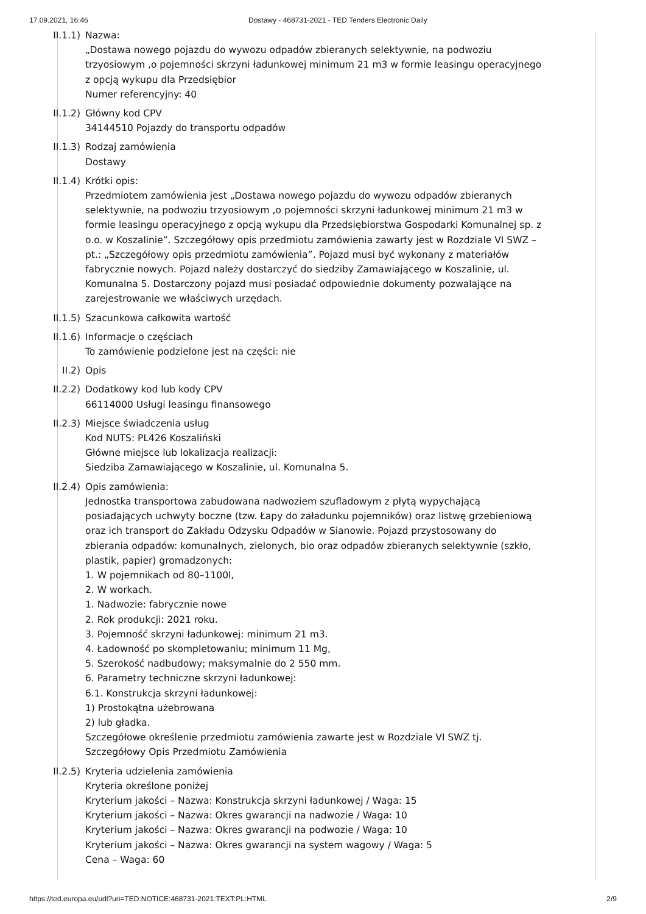17.09.2021, 16:46 Dostawy - 468731-2021 - TED Tenders Electronic Daily
II.1.1) Nazwa:
„Dostawa nowego pojazdu do wywozu odpadów zbieranych selektywnie, na podwoziu trzyosiowym ,o pojemności skrzyni ładunkowej minimum 21 m3 w formie leasingu operacyjnego z opcją wykupu dla Przedsiębior
Numer referencyjny: 40
II.1.2) Główny kod CPV
34144510 Pojazdy do transportu odpadów
II.1.3) Rodzaj zamówienia
Dostawy
II.1.4) Krótki opis:
Przedmiotem zamówienia jest „Dostawa nowego pojazdu do wywozu odpadów zbieranych selektywnie, na podwoziu trzyosiowym ,o pojemności skrzyni ładunkowej minimum 21 m3 w formie leasingu operacyjnego z opcją wykupu dla Przedsiębiorstwa Gospodarki Komunalnej sp. z o.o. w Koszalinie”. Szczegółowy opis przedmiotu zamówienia zawarty jest w Rozdziale VI SWZ – pt.: „Szczegółowy opis przedmiotu zamówienia”. Pojazd musi być wykonany z materiałów fabrycznie nowych. Pojazd należy dostarczyć do siedziby Zamawiającego w Koszalinie, ul. Komunalna 5. Dostarczony pojazd musi posiadać odpowiednie dokumenty pozwalające na zarejestrowanie we właściwych urzędach.
II.1.5) Szacunkowa całkowita wartość
II.1.6) Informacje o częściach
To zamówienie podzielone jest na części: nie
II.2) Opis
II.2.2) Dodatkowy kod lub kody CPV
66114000 Usługi leasingu finansowego
II.2.3) Miejsce świadczenia usług
Kod NUTS: PL426 Koszaliński
Główne miejsce lub lokalizacja realizacji:
Siedziba Zamawiającego w Koszalinie, ul. Komunalna 5.
II.2.4) Opis zamówienia:
Jednostka transportowa zabudowana nadwoziem szufladowym z płytą wypychającą posiadających uchwyty boczne (tzw. Łapy do załadunku pojemników) oraz listwę grzebieniową oraz ich transport do Zakładu Odzysku Odpadów w Sianowie. Pojazd przystosowany do zbierania odpadów: komunalnych, zielonych, bio oraz odpadów zbieranych selektywnie (szkło, plastik, papier) gromadzonych:
1. W pojemnikach od 80–1100l,
2. W workach.
1. Nadwozie: fabrycznie nowe
2. Rok produkcji: 2021 roku.
3. Pojemność skrzyni ładunkowej: minimum 21 m3.
4. Ładowność po skompletowaniu; minimum 11 Mg,
5. Szerokość nadbudowy; maksymalnie do 2 550 mm.
6. Parametry techniczne skrzyni ładunkowej:
6.1. Konstrukcja skrzyni ładunkowej:
1) Prostokątna użebrowana
2) lub gładka.
Szczegółowe określenie przedmiotu zamówienia zawarte jest w Rozdziale VI SWZ tj. Szczegółowy Opis Przedmiotu Zamówienia
II.2.5) Kryteria udzielenia zamówienia
Kryteria określone poniżej
Kryterium jakości – Nazwa: Konstrukcja skrzyni ładunkowej / Waga: 15
Kryterium jakości – Nazwa: Okres gwarancji na nadwozie / Waga: 10
Kryterium jakości – Nazwa: Okres gwarancji na podwozie / Waga: 10
Kryterium jakości – Nazwa: Okres gwarancji na system wagowy / Waga: 5
Cena – Waga: 60
https://ted.europa.eu/udl?uri=TED:NOTICE:468731-2021:TEXT:PL:HTML
2/9